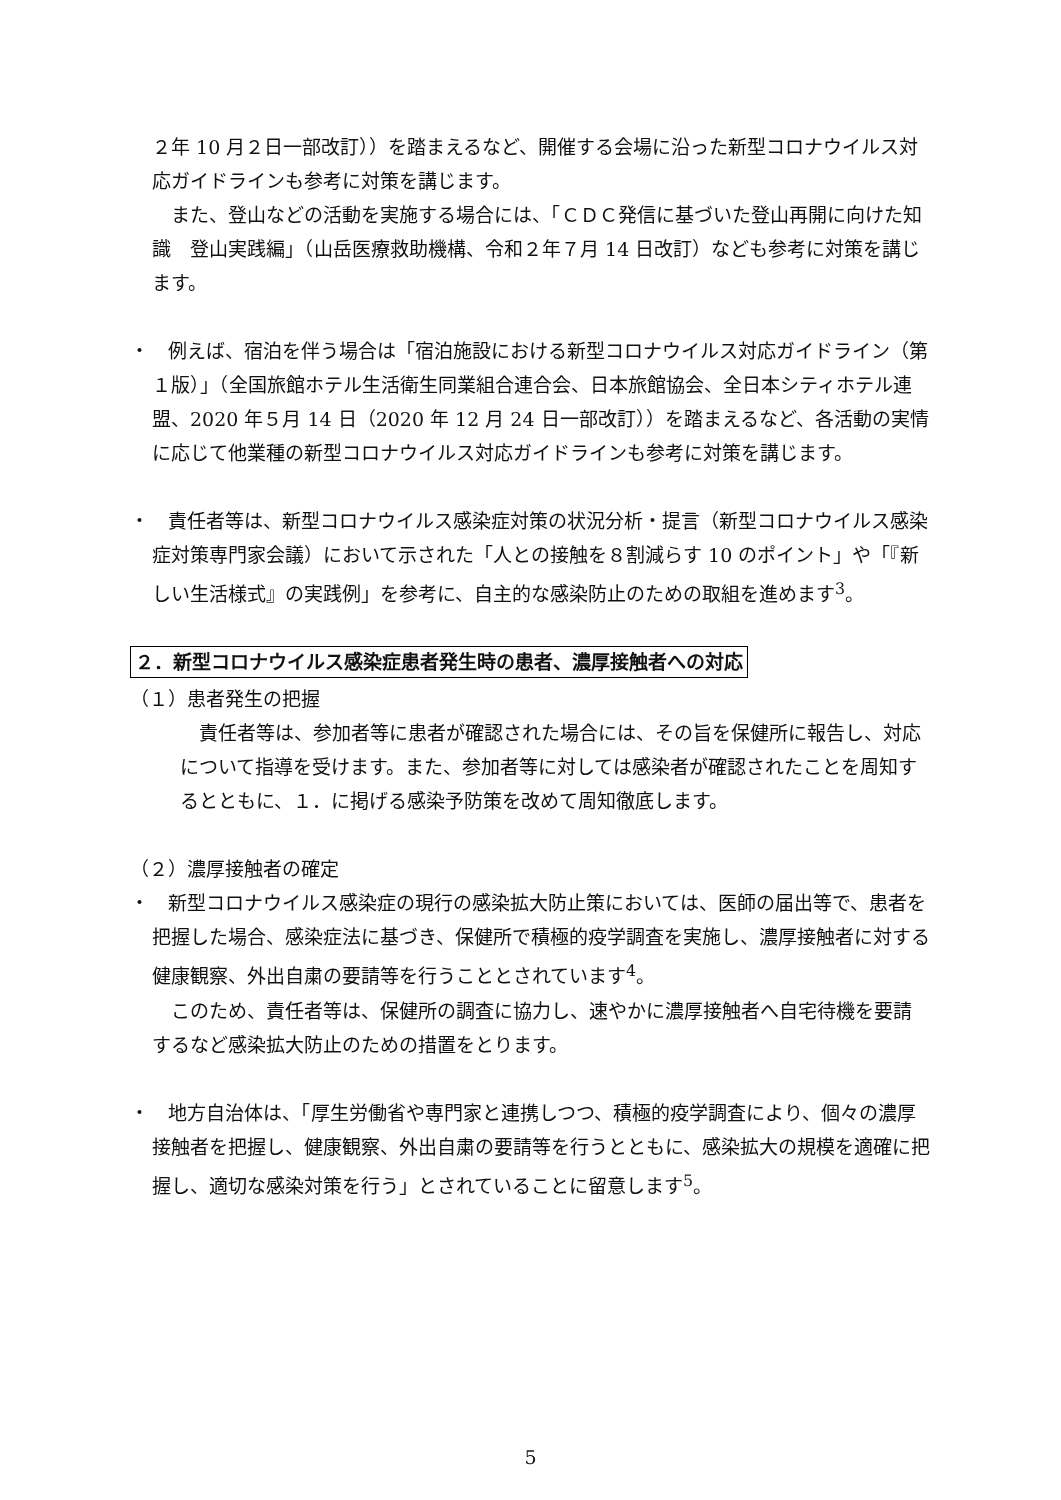２年 10 月２日一部改訂））を踏まえるなど、開催する会場に沿った新型コロナウイルス対応ガイドラインも参考に対策を講じます。
　また、登山などの活動を実施する場合には、「ＣＤＣ発信に基づいた登山再開に向けた知識　登山実践編」（山岳医療救助機構、令和２年７月 14 日改訂）なども参考に対策を講じます。
・　例えば、宿泊を伴う場合は「宿泊施設における新型コロナウイルス対応ガイドライン（第１版）」（全国旅館ホテル生活衛生同業組合連合会、日本旅館協会、全日本シティホテル連盟、2020 年５月 14 日（2020 年 12 月 24 日一部改訂））を踏まえるなど、各活動の実情に応じて他業種の新型コロナウイルス対応ガイドラインも参考に対策を講じます。
・　責任者等は、新型コロナウイルス感染症対策の状況分析・提言（新型コロナウイルス感染症対策専門家会議）において示された「人との接触を８割減らす 10 のポイント」や「『新しい生活様式』の実践例」を参考に、自主的な感染防止のための取組を進めます<sup>3</sup>。
２．新型コロナウイルス感染症患者発生時の患者、濃厚接触者への対応
（１）患者発生の把握
　責任者等は、参加者等に患者が確認された場合には、その旨を保健所に報告し、対応について指導を受けます。また、参加者等に対しては感染者が確認されたことを周知するとともに、１．に掲げる感染予防策を改めて周知徹底します。
（２）濃厚接触者の確定
・　新型コロナウイルス感染症の現行の感染拡大防止策においては、医師の届出等で、患者を把握した場合、感染症法に基づき、保健所で積極的疫学調査を実施し、濃厚接触者に対する健康観察、外出自粛の要請等を行うこととされています<sup>4</sup>。
　このため、責任者等は、保健所の調査に協力し、速やかに濃厚接触者へ自宅待機を要請するなど感染拡大防止のための措置をとります。
・　地方自治体は、「厚生労働省や専門家と連携しつつ、積極的疫学調査により、個々の濃厚接触者を把握し、健康観察、外出自粛の要請等を行うとともに、感染拡大の規模を適確に把握し、適切な感染対策を行う」とされていることに留意します<sup>5</sup>。
5